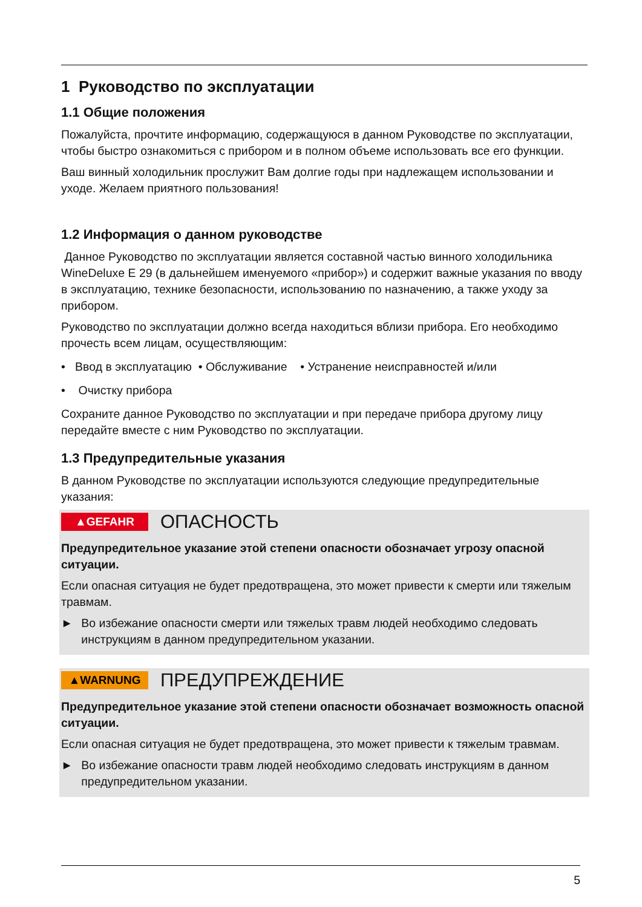1 Руководство по эксплуатации
1.1 Общие положения
Пожалуйста, прочтите информацию, содержащуюся в данном Руководстве по эксплуатации, чтобы быстро ознакомиться с прибором и в полном объеме использовать все его функции.
Ваш винный холодильник прослужит Вам долгие годы при надлежащем использовании и уходе. Желаем приятного пользования!
1.2 Информация о данном руководстве
Данное Руководство по эксплуатации является составной частью винного холодильника WineDeluxe E 29 (в дальнейшем именуемого «прибор») и содержит важные указания по вводу в эксплуатацию, технике безопасности, использованию по назначению, а также уходу за прибором.
Руководство по эксплуатации должно всегда находиться вблизи прибора. Его необходимо прочесть всем лицам, осуществляющим:
• Ввод в эксплуатацию • Обслуживание • Устранение неисправностей и/или
• Очистку прибора
Сохраните данное Руководство по эксплуатации и при передаче прибора другому лицу передайте вместе с ним Руководство по эксплуатации.
1.3 Предупредительные указания
В данном Руководстве по эксплуатации используются следующие предупредительные указания:
▲GEFAHR ОПАСНОСТЬ
Предупредительное указание этой степени опасности обозначает угрозу опасной ситуации.
Если опасная ситуация не будет предотвращена, это может привести к смерти или тяжелым травмам.
► Во избежание опасности смерти или тяжелых травм людей необходимо следовать инструкциям в данном предупредительном указании.
▲WARNUNG ПРЕДУПРЕЖДЕНИЕ
Предупредительное указание этой степени опасности обозначает возможность опасной ситуации.
Если опасная ситуация не будет предотвращена, это может привести к тяжелым травмам.
► Во избежание опасности травм людей необходимо следовать инструкциям в данном предупредительном указании.
5